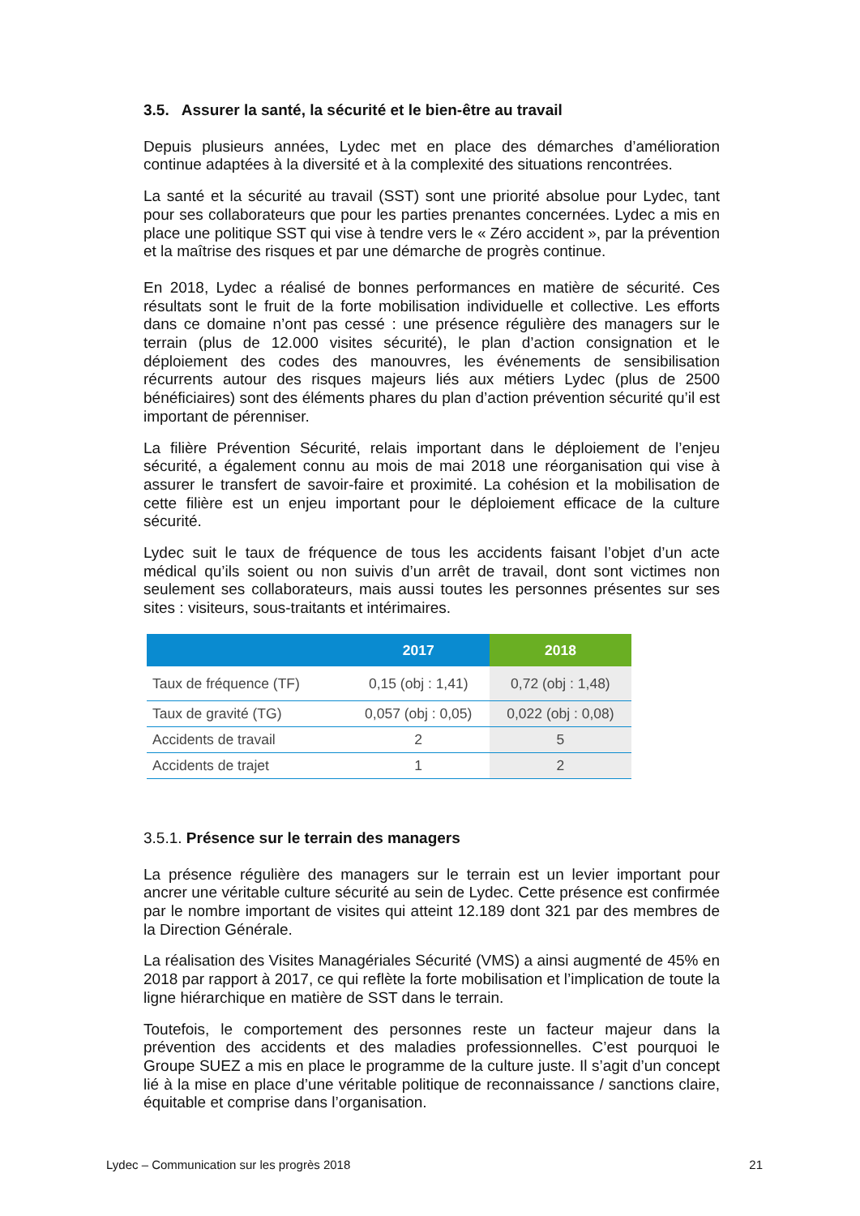3.5. Assurer la santé, la sécurité et le bien-être au travail
Depuis plusieurs années, Lydec met en place des démarches d’amélioration continue adaptées à la diversité et à la complexité des situations rencontrées.
La santé et la sécurité au travail (SST) sont une priorité absolue pour Lydec, tant pour ses collaborateurs que pour les parties prenantes concernées. Lydec a mis en place une politique SST qui vise à tendre vers le « Zéro accident », par la prévention et la maîtrise des risques et par une démarche de progrès continue.
En 2018, Lydec a réalisé de bonnes performances en matière de sécurité. Ces résultats sont le fruit de la forte mobilisation individuelle et collective. Les efforts dans ce domaine n’ont pas cessé : une présence régulière des managers sur le terrain (plus de 12.000 visites sécurité), le plan d’action consignation et le déploiement des codes des manouvres, les événements de sensibilisation récurrents autour des risques majeurs liés aux métiers Lydec (plus de 2500 bénéficiaires) sont des éléments phares du plan d’action prévention sécurité qu’il est important de pérenniser.
La filière Prévention Sécurité, relais important dans le déploiement de l’enjeu sécurité, a également connu au mois de mai 2018 une réorganisation qui vise à assurer le transfert de savoir-faire et proximité. La cohésion et la mobilisation de cette filière est un enjeu important pour le déploiement efficace de la culture sécurité.
Lydec suit le taux de fréquence de tous les accidents faisant l’objet d’un acte médical qu’ils soient ou non suivis d’un arrêt de travail, dont sont victimes non seulement ses collaborateurs, mais aussi toutes les personnes présentes sur ses sites : visiteurs, sous-traitants et intérimaires.
| | 2017 | 2018 |
| --- | --- | --- |
| Taux de fréquence (TF) | 0,15 (obj : 1,41) | 0,72 (obj : 1,48) |
| Taux de gravité (TG) | 0,057 (obj : 0,05) | 0,022 (obj : 0,08) |
| Accidents de travail | 2 | 5 |
| Accidents de trajet | 1 | 2 |
3.5.1. Présence sur le terrain des managers
La présence régulière des managers sur le terrain est un levier important pour ancrer une véritable culture sécurité au sein de Lydec. Cette présence est confirmée par le nombre important de visites qui atteint 12.189 dont 321 par des membres de la Direction Générale.
La réalisation des Visites Managériales Sécurité (VMS) a ainsi augmenté de 45% en 2018 par rapport à 2017, ce qui reflète la forte mobilisation et l’implication de toute la ligne hiérarchique en matière de SST dans le terrain.
Toutefois, le comportement des personnes reste un facteur majeur dans la prévention des accidents et des maladies professionnelles. C’est pourquoi le Groupe SUEZ a mis en place le programme de la culture juste. Il s’agit d’un concept lié à la mise en place d’une véritable politique de reconnaissance / sanctions claire, équitable et comprise dans l’organisation.
Lydec – Communication sur les progrès 2018 21